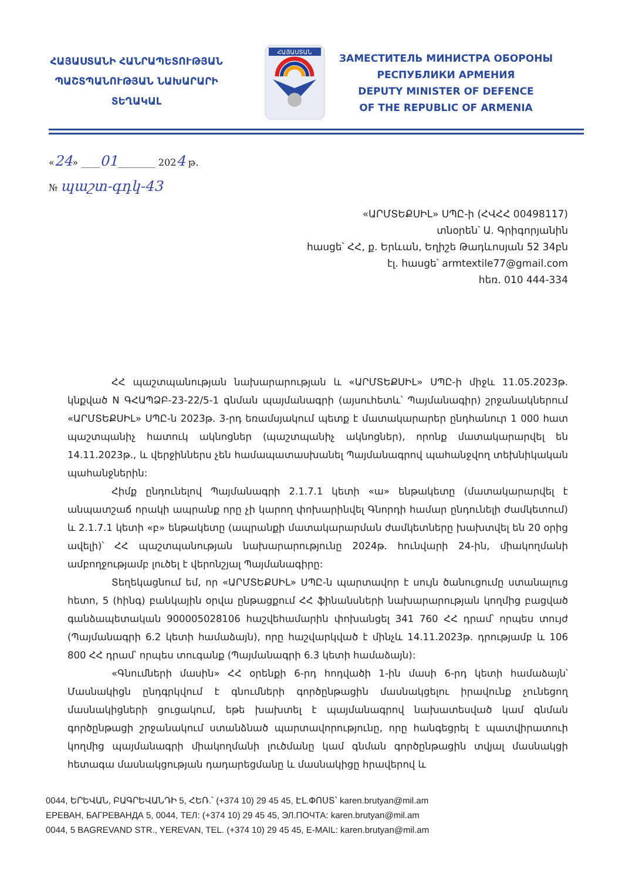ՀԱՅԱՍՏԱՆԻ ՀԱՆՐԱՊԵՏՈՒԹՅԱՆ
ՊԱՇՏՊԱՆՈՒԹՅԱՆ ՆԱԽԱՐԱՐԻ
ՏԵՂԱԿԱԼ
ՀԱՅԱՍՏԱՆ
ЗАМЕСТИТЕЛЬ МИНИСТРА ОБОРОНЫ
РЕСПУБЛИКИ АРМЕНИЯ
DEPUTY MINISTER OF DEFENCE
OF THE REPUBLIC OF ARMENIA
«24» ____01________ 2024 թ.
№ պաշտ-գդկ-43
«ԱՐՄՏԵՔՍԻԼ» ՍՊԸ-ի (ՀՎՀՀ 00498117)
տնօրեն՝ Ա. Գրիգորյանին
հասցե՝ ՀՀ, ք. Երևան, Եղիշե Թադևոսյան 52 34բն
էլ. հասցե՝ armtextile77@gmail.com
հեռ. 010 444-334
ՀՀ պաշտպանության նախարարության և «ԱՐՄՏԵՔՍԻԼ» ՍՊԸ-ի միջև 11.05.2023թ. կնքված N ԳՀԱՊՁԲ-23-22/5-1 գնման պայմանագրի (այսուհետև՝ Պայմանագիր) շրջանակներում «ԱՐՄՏԵՔՍԻԼ» ՍՊԸ-ն 2023թ. 3-րդ եռամսյակում պետք է մատակարարեր ընդհանուր 1 000 հատ պաշտպանիչ հատուկ ակնոցներ (պաշտպանիչ ակնոցներ), որոնք մատակարարվել են 14.11.2023թ., և վերջիններս չեն համապատասխանել Պայմանագրով պահանջվող տեխնիկական պահանջներին:
Հիմք ընդունելով Պայմանագրի 2.1.7.1 կետի «ա» ենթակետը (մատակարարվել է անպատշաճ որակի ապրանք որը չի կարող փոխարինվել Գնորդի համար ընդունելի ժամկետում) և 2.1.7.1 կետի «բ» ենթակետը (ապրանքի մատակարարման ժամկետները խախտվել են 20 օրից ավելի)՝ ՀՀ պաշտպանության նախարարությունը 2024թ. հունվարի 24-ին, միակողմանի ամբողջությամբ լուծել է վերոնշյալ Պայմանագիրը:
Տեղեկացնում եմ, որ «ԱՐՄՏԵՔՍԻԼ» ՍՊԸ-ն պարտավոր է սույն ծանուցումը ստանալուց հետո, 5 (հինգ) բանկային օրվա ընթացքում ՀՀ ֆինանսների նախարարության կողմից բացված գանձապետական 900005028106 հաշվեհամարին փոխանցել 341 760 ՀՀ դրամ՝ որպես տույժ (Պայմանագրի 6.2 կետի համաձայն), որը հաշվարկված է մինչև 14.11.2023թ. դրությամբ և 106 800 ՀՀ դրամ՝ որպես տուգանք (Պայմանագրի 6.3 կետի համաձայն):
«Գնումների մասին» ՀՀ օրենքի 6-րդ հոդվածի 1-ին մասի 6-րդ կետի համաձայն՝ Մասնակիցն ընդգրկվում է գնումների գործընթացին մասնակցելու իրավունք չունեցող մասնակիցների ցուցակում, եթե խախտել է պայմանագրով նախատեսված կամ գնման գործընթացի շրջանակում ստանձնած պարտավորությունը, որը հանգեցրել է պատվիրատուի կողմից պայմանագրի միակողմանի լուծմանը կամ գնման գործընթացին տվյալ մասնակցի հետագա մասնակցության դադարեցմանը և մասնակիցը հրավերով և
0044, ԵՐԵՎԱՆ, ԲԱԳՐԵՎԱՆԴԻ 5, ՀԵՌ.՝ (+374 10) 29 45 45, ԷԼ.ՓՈՍՏ՝ karen.brutyan@mil.am
ЕРЕВАН, БАГРЕВАНДА 5, 0044, ТЕЛ: (+374 10) 29 45 45, ЭЛ.ПОЧТА: karen.brutyan@mil.am
0044, 5 BAGREVAND STR., YEREVAN, TEL. (+374 10) 29 45 45, E-MAIL: karen.brutyan@mil.am